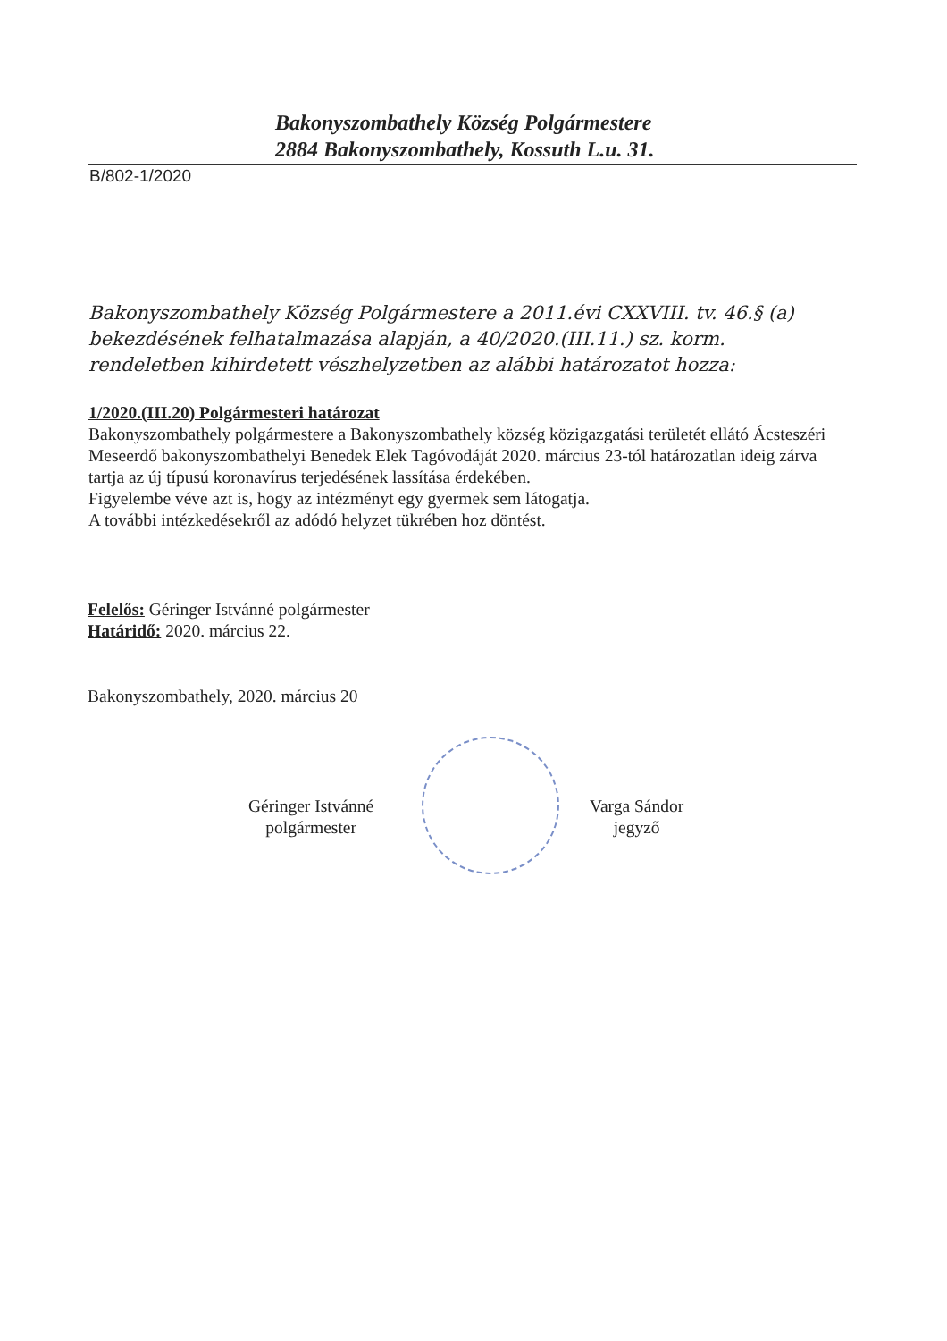Bakonyszombathely Község Polgármestere
2884 Bakonyszombathely, Kossuth L.u. 31.
B/802-1/2020
Bakonyszombathely Község Polgármestere a 2011.évi CXXVIII. tv. 46.§ (a) bekezdésének felhatalmazása alapján, a 40/2020.(III.11.) sz. korm. rendeletben kihirdetett vészhelyzetben az alábbi határozatot hozza:
1/2020.(III.20) Polgármesteri határozat
Bakonyszombathely polgármestere a Bakonyszombathely község közigazgatási területét ellátó Ácsteszéri Meseerdő bakonyszombathelyi Benedek Elek Tagóvodáját 2020. március 23-tól határozatlan ideig zárva tartja az új típusú koronavírus terjedésének lassítása érdekében.
Figyelembe véve azt is, hogy az intézményt egy gyermek sem látogatja.
A további intézkedésekről az adódó helyzet tükrében hoz döntést.
Felelős: Géringer Istvánné polgármester
Határidő: 2020. március 22.
Bakonyszombathely, 2020. március 20
Géringer Istvánné
polgármester
Varga Sándor
jegyző